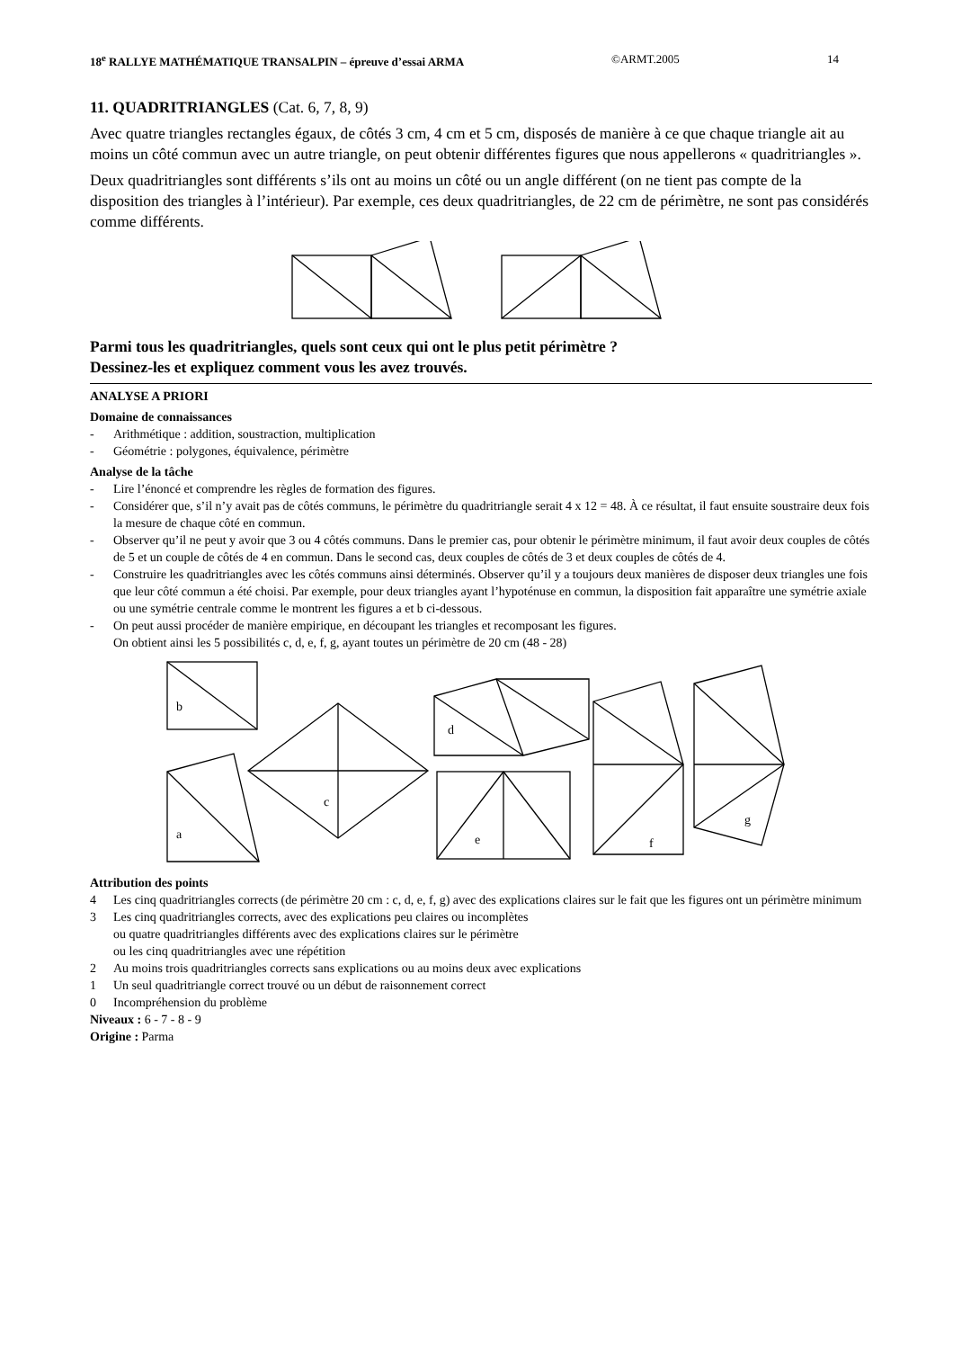18<sup>e</sup> RALLYE MATHÉMATIQUE TRANSALPIN – épreuve d’essai ARMA ©ARMT.2005 14
11. QUADRITRIANGLES (Cat. 6, 7, 8, 9)
Avec quatre triangles rectangles égaux, de côtés 3 cm, 4 cm et 5 cm, disposés de manière à ce que chaque triangle ait au moins un côté commun avec un autre triangle, on peut obtenir différentes figures que nous appellerons « quadritriangles ».
Deux quadritriangles sont différents s’ils ont au moins un côté ou un angle différent (on ne tient pas compte de la disposition des triangles à l’intérieur). Par exemple, ces deux quadritriangles, de 22 cm de périmètre, ne sont pas considérés comme différents.
Parmi tous les quadritriangles, quels sont ceux qui ont le plus petit périmètre ?
Dessinez-les et expliquez comment vous les avez trouvés.
ANALYSE A PRIORI
Domaine de connaissances
- Arithmétique : addition, soustraction, multiplication
- Géométrie : polygones, équivalence, périmètre
Analyse de la tâche
- Lire l’énoncé et comprendre les règles de formation des figures.
- Considérer que, s’il n’y avait pas de côtés communs, le périmètre du quadritriangle serait 4 x 12 = 48. À ce résultat, il faut ensuite soustraire deux fois la mesure de chaque côté en commun.
- Observer qu’il ne peut y avoir que 3 ou 4 côtés communs. Dans le premier cas, pour obtenir le périmètre minimum, il faut avoir deux couples de côtés de 5 et un couple de côtés de 4 en commun. Dans le second cas, deux couples de côtés de 3 et deux couples de côtés de 4.
- Construire les quadritriangles avec les côtés communs ainsi déterminés. Observer qu’il y a toujours deux manières de disposer deux triangles une fois que leur côté commun a été choisi. Par exemple, pour deux triangles ayant l’hypoténuse en commun, la disposition fait apparaître une symétrie axiale ou une symétrie centrale comme le montrent les figures a et b ci-dessous.
- On peut aussi procéder de manière empirique, en découpant les triangles et recomposant les figures.
On obtient ainsi les 5 possibilités c, d, e, f, g, ayant toutes un périmètre de 20 cm (48 - 28)
b
a
c
d
e
f
g
Attribution des points
4 Les cinq quadritriangles corrects (de périmètre 20 cm : c, d, e, f, g) avec des explications claires sur le fait que les figures ont un périmètre minimum
3 Les cinq quadritriangles corrects, avec des explications peu claires ou incomplètes
ou quatre quadritriangles différents avec des explications claires sur le périmètre
ou les cinq quadritriangles avec une répétition
2 Au moins trois quadritriangles corrects sans explications ou au moins deux avec explications
1 Un seul quadritriangle correct trouvé ou un début de raisonnement correct
0 Incompréhension du problème
Niveaux : 6 - 7 - 8 - 9
Origine : Parma